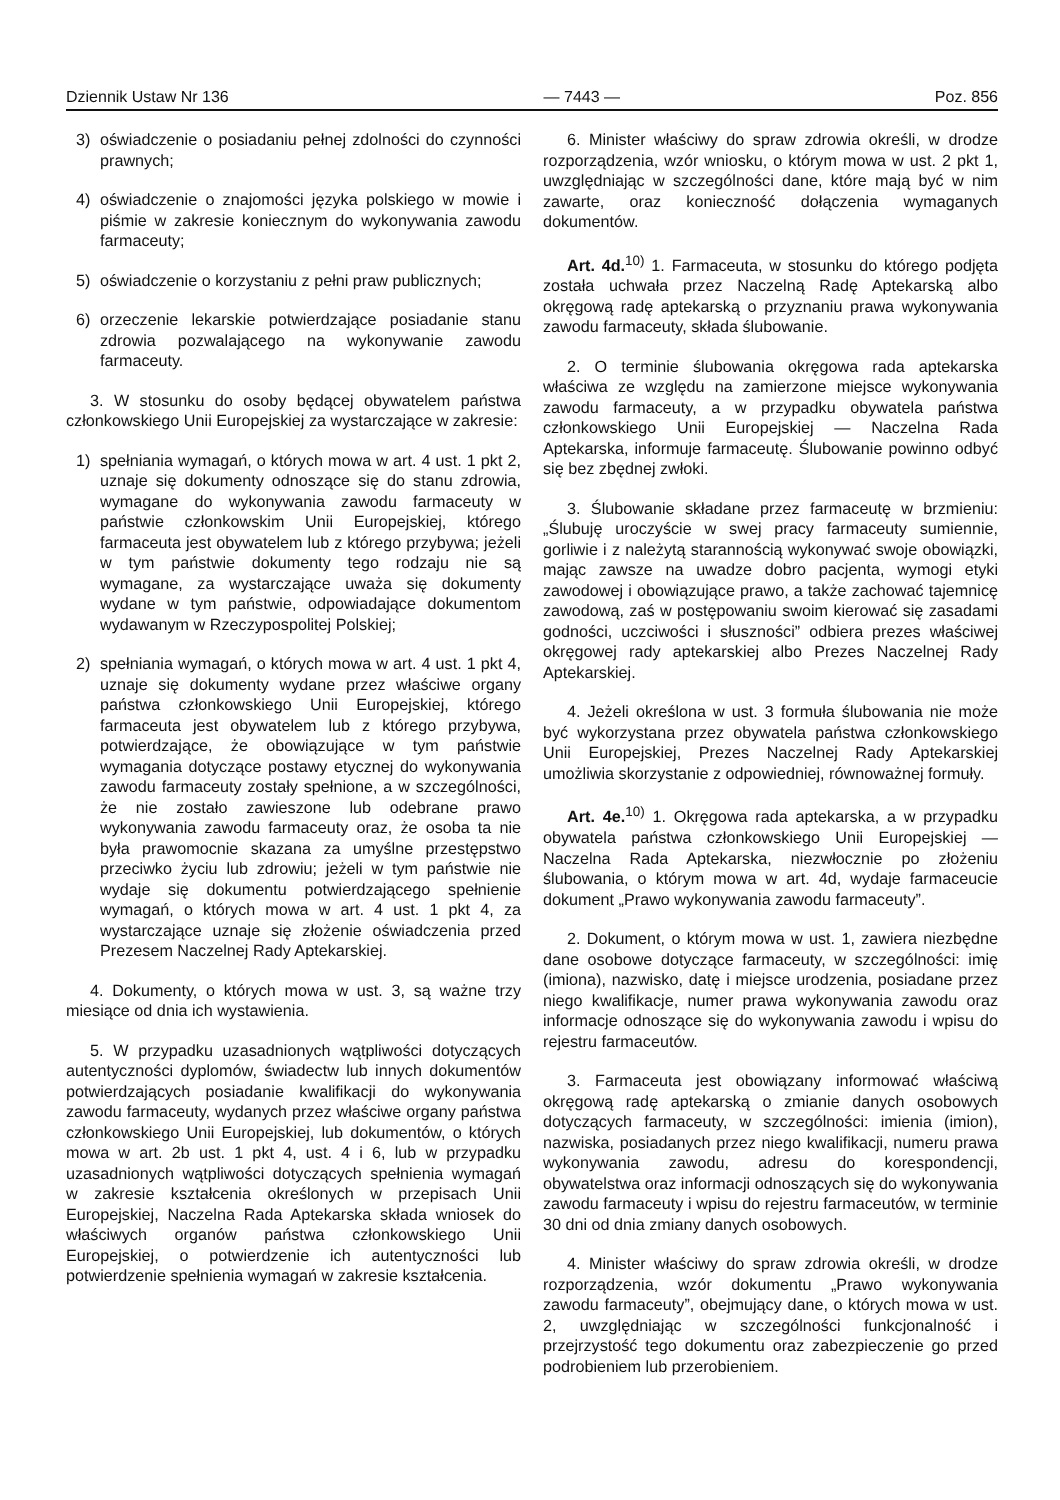Dziennik Ustaw Nr 136 — 7443 — Poz. 856
3) oświadczenie o posiadaniu pełnej zdolności do czynności prawnych;
4) oświadczenie o znajomości języka polskiego w mowie i piśmie w zakresie koniecznym do wykonywania zawodu farmaceuty;
5) oświadczenie o korzystaniu z pełni praw publicznych;
6) orzeczenie lekarskie potwierdzające posiadanie stanu zdrowia pozwalającego na wykonywanie zawodu farmaceuty.
3. W stosunku do osoby będącej obywatelem państwa członkowskiego Unii Europejskiej za wystarczające w zakresie:
1) spełniania wymagań, o których mowa w art. 4 ust. 1 pkt 2, uznaje się dokumenty odnoszące się do stanu zdrowia, wymagane do wykonywania zawodu farmaceuty w państwie członkowskim Unii Europejskiej, którego farmaceuta jest obywatelem lub z którego przybywa; jeżeli w tym państwie dokumenty tego rodzaju nie są wymagane, za wystarczające uważa się dokumenty wydane w tym państwie, odpowiadające dokumentom wydawanym w Rzeczypospolitej Polskiej;
2) spełniania wymagań, o których mowa w art. 4 ust. 1 pkt 4, uznaje się dokumenty wydane przez właściwe organy państwa członkowskiego Unii Europejskiej, którego farmaceuta jest obywatelem lub z którego przybywa, potwierdzające, że obowiązujące w tym państwie wymagania dotyczące postawy etycznej do wykonywania zawodu farmaceuty zostały spełnione, a w szczególności, że nie zostało zawieszone lub odebrane prawo wykonywania zawodu farmaceuty oraz, że osoba ta nie była prawomocnie skazana za umyślne przestępstwo przeciwko życiu lub zdrowiu; jeżeli w tym państwie nie wydaje się dokumentu potwierdzającego spełnienie wymagań, o których mowa w art. 4 ust. 1 pkt 4, za wystarczające uznaje się złożenie oświadczenia przed Prezesem Naczelnej Rady Aptekarskiej.
4. Dokumenty, o których mowa w ust. 3, są ważne trzy miesiące od dnia ich wystawienia.
5. W przypadku uzasadnionych wątpliwości dotyczących autentyczności dyplomów, świadectw lub innych dokumentów potwierdzających posiadanie kwalifikacji do wykonywania zawodu farmaceuty, wydanych przez właściwe organy państwa członkowskiego Unii Europejskiej, lub dokumentów, o których mowa w art. 2b ust. 1 pkt 4, ust. 4 i 6, lub w przypadku uzasadnionych wątpliwości dotyczących spełnienia wymagań w zakresie kształcenia określonych w przepisach Unii Europejskiej, Naczelna Rada Aptekarska składa wniosek do właściwych organów państwa członkowskiego Unii Europejskiej, o potwierdzenie ich autentyczności lub potwierdzenie spełnienia wymagań w zakresie kształcenia.
6. Minister właściwy do spraw zdrowia określi, w drodze rozporządzenia, wzór wniosku, o którym mowa w ust. 2 pkt 1, uwzględniając w szczególności dane, które mają być w nim zawarte, oraz konieczność dołączenia wymaganych dokumentów.
Art. 4d.<sup>10)</sup> 1. Farmaceuta, w stosunku do którego podjęta została uchwała przez Naczelną Radę Aptekarską albo okręgową radę aptekarską o przyznaniu prawa wykonywania zawodu farmaceuty, składa ślubowanie.
2. O terminie ślubowania okręgowa rada aptekarska właściwa ze względu na zamierzone miejsce wykonywania zawodu farmaceuty, a w przypadku obywatela państwa członkowskiego Unii Europejskiej — Naczelna Rada Aptekarska, informuje farmaceutę. Ślubowanie powinno odbyć się bez zbędnej zwłoki.
3. Ślubowanie składane przez farmaceutę w brzmieniu: „Ślubuję uroczyście w swej pracy farmaceuty sumiennie, gorliwie i z należytą starannością wykonywać swoje obowiązki, mając zawsze na uwadze dobro pacjenta, wymogi etyki zawodowej i obowiązujące prawo, a także zachować tajemnicę zawodową, zaś w postępowaniu swoim kierować się zasadami godności, uczciwości i słuszności” odbiera prezes właściwej okręgowej rady aptekarskiej albo Prezes Naczelnej Rady Aptekarskiej.
4. Jeżeli określona w ust. 3 formuła ślubowania nie może być wykorzystana przez obywatela państwa członkowskiego Unii Europejskiej, Prezes Naczelnej Rady Aptekarskiej umożliwia skorzystanie z odpowiedniej, równoważnej formuły.
Art. 4e.<sup>10)</sup> 1. Okręgowa rada aptekarska, a w przypadku obywatela państwa członkowskiego Unii Europejskiej — Naczelna Rada Aptekarska, niezwłocznie po złożeniu ślubowania, o którym mowa w art. 4d, wydaje farmaceucie dokument „Prawo wykonywania zawodu farmaceuty”.
2. Dokument, o którym mowa w ust. 1, zawiera niezbędne dane osobowe dotyczące farmaceuty, w szczególności: imię (imiona), nazwisko, datę i miejsce urodzenia, posiadane przez niego kwalifikacje, numer prawa wykonywania zawodu oraz informacje odnoszące się do wykonywania zawodu i wpisu do rejestru farmaceutów.
3. Farmaceuta jest obowiązany informować właściwą okręgową radę aptekarską o zmianie danych osobowych dotyczących farmaceuty, w szczególności: imienia (imion), nazwiska, posiadanych przez niego kwalifikacji, numeru prawa wykonywania zawodu, adresu do korespondencji, obywatelstwa oraz informacji odnoszących się do wykonywania zawodu farmaceuty i wpisu do rejestru farmaceutów, w terminie 30 dni od dnia zmiany danych osobowych.
4. Minister właściwy do spraw zdrowia określi, w drodze rozporządzenia, wzór dokumentu „Prawo wykonywania zawodu farmaceuty”, obejmujący dane, o których mowa w ust. 2, uwzględniając w szczególności funkcjonalność i przejrzystość tego dokumentu oraz zabezpieczenie go przed podrobieniem lub przerobieniem.